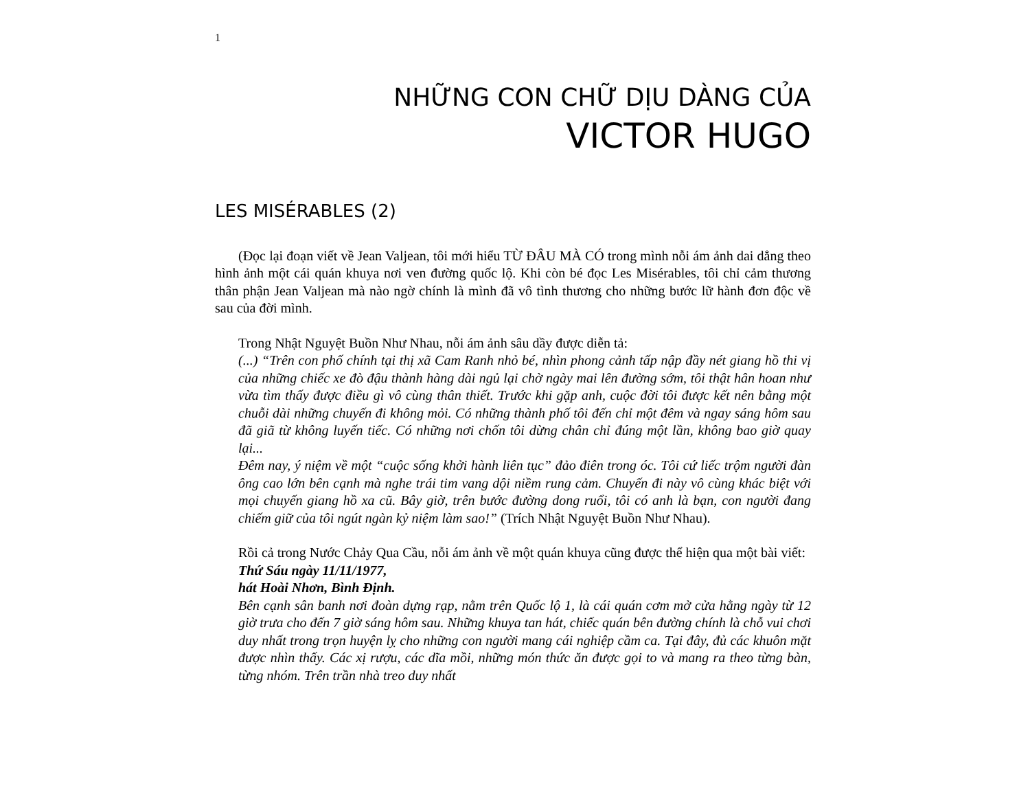1
NHỮNG CON CHỮ DỊU DÀNG CỦA
VICTOR HUGO
LES MISÉRABLES (2)
(Đọc lại đoạn viết về Jean Valjean, tôi mới hiểu TỪ ĐÂU MÀ CÓ trong mình nỗi ám ảnh dai dẳng theo hình ảnh một cái quán khuya nơi ven đường quốc lộ. Khi còn bé đọc Les Misérables, tôi chỉ cảm thương thân phận Jean Valjean mà nào ngờ chính là mình đã vô tình thương cho những bước lữ hành đơn độc về sau của đời mình.
Trong Nhật Nguyệt Buồn Như Nhau, nỗi ám ảnh sâu dầy được diễn tả:
(...) “Trên con phố chính tại thị xã Cam Ranh nhỏ bé, nhìn phong cảnh tấp nập đầy nét giang hồ thi vị của những chiếc xe đò đậu thành hàng dài ngủ lại chờ ngày mai lên đường sớm, tôi thật hân hoan như vừa tìm thấy được điều gì vô cùng thân thiết. Trước khi gặp anh, cuộc đời tôi được kết nên bằng một chuỗi dài những chuyến đi không mỏi. Có những thành phố tôi đến chỉ một đêm và ngay sáng hôm sau đã giã từ không luyến tiếc. Có những nơi chốn tôi dừng chân chỉ đúng một lần, không bao giờ quay lại...
Đêm nay, ý niệm về một “cuộc sống khởi hành liên tục” đảo điên trong óc. Tôi cứ liếc trộm người đàn ông cao lớn bên cạnh mà nghe trái tim vang dội niềm rung cảm. Chuyến đi này vô cùng khác biệt với mọi chuyến giang hồ xa cũ. Bây giờ, trên bước đường dong ruổi, tôi có anh là bạn, con người đang chiếm giữ của tôi ngút ngàn kỷ niệm làm sao!” (Trích Nhật Nguyệt Buồn Như Nhau).
Rồi cả trong Nước Chảy Qua Cầu, nỗi ám ảnh về một quán khuya cũng được thể hiện qua một bài viết:
Thứ Sáu ngày 11/11/1977,
hát Hoài Nhơn, Bình Định.
Bên cạnh sân banh nơi đoàn dựng rạp, nằm trên Quốc lộ 1, là cái quán cơm mở cửa hằng ngày từ 12 giờ trưa cho đến 7 giờ sáng hôm sau. Những khuya tan hát, chiếc quán bên đường chính là chỗ vui chơi duy nhất trong trọn huyện lỵ cho những con người mang cái nghiệp cầm ca. Tại đây, đủ các khuôn mặt được nhìn thấy. Các xị rượu, các dĩa mồi, những món thức ăn được gọi to và mang ra theo từng bàn, từng nhóm. Trên trần nhà treo duy nhất